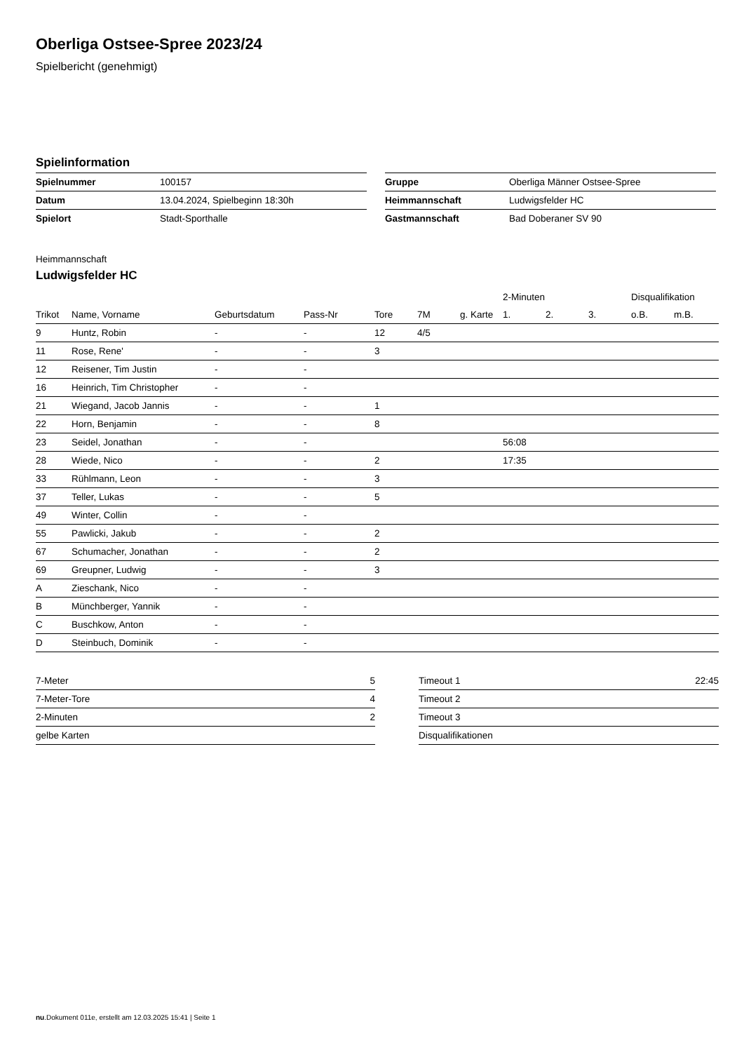Oberliga Ostsee-Spree 2023/24
Spielbericht (genehmigt)
Spielinformation
| Spielnummer | 100157 |
| Datum | 13.04.2024, Spielbeginn 18:30h |
| Spielort | Stadt-Sporthalle |
| Gruppe | Oberliga Männer Ostsee-Spree |
| Heimmannschaft | Ludwigsfelder HC |
| Gastmannschaft | Bad Doberaner SV 90 |
Heimmannschaft
Ludwigsfelder HC
| | | | | | | | 2-Minuten | | | Disqualifikation | |
| --- | --- | --- | --- | --- | --- | --- | --- | --- | --- | --- | --- |
| Trikot | Name, Vorname | Geburtsdatum | Pass-Nr | Tore | 7M | g. Karte | 1. | 2. | 3. | o.B. | m.B. |
| 9 | Huntz, Robin | - | - | 12 | 4/5 | | | | | | |
| 11 | Rose, Rene' | - | - | 3 | | | | | | | |
| 12 | Reisener, Tim Justin | - | - | | | | | | | | |
| 16 | Heinrich, Tim Christopher | - | - | | | | | | | | |
| 21 | Wiegand, Jacob Jannis | - | - | 1 | | | | | | | |
| 22 | Horn, Benjamin | - | - | 8 | | | | | | | |
| 23 | Seidel, Jonathan | - | - | | | | 56:08 | | | | |
| 28 | Wiede, Nico | - | - | 2 | | | 17:35 | | | | |
| 33 | Rühlmann, Leon | - | - | 3 | | | | | | | |
| 37 | Teller, Lukas | - | - | 5 | | | | | | | |
| 49 | Winter, Collin | - | - | | | | | | | | |
| 55 | Pawlicki, Jakub | - | - | 2 | | | | | | | |
| 67 | Schumacher, Jonathan | - | - | 2 | | | | | | | |
| 69 | Greupner, Ludwig | - | - | 3 | | | | | | | |
| A | Zieschank, Nico | - | - | | | | | | | | |
| B | Münchberger, Yannik | - | - | | | | | | | | |
| C | Buschkow, Anton | - | - | | | | | | | | |
| D | Steinbuch, Dominik | - | - | | | | | | | | |
| 7-Meter | 5 |
| 7-Meter-Tore | 4 |
| 2-Minuten | 2 |
| gelbe Karten | |
| Timeout 1 | 22:45 |
| Timeout 2 | |
| Timeout 3 | |
| Disqualifikationen | |
nu.Dokument 011e, erstellt am 12.03.2025 15:41 | Seite 1